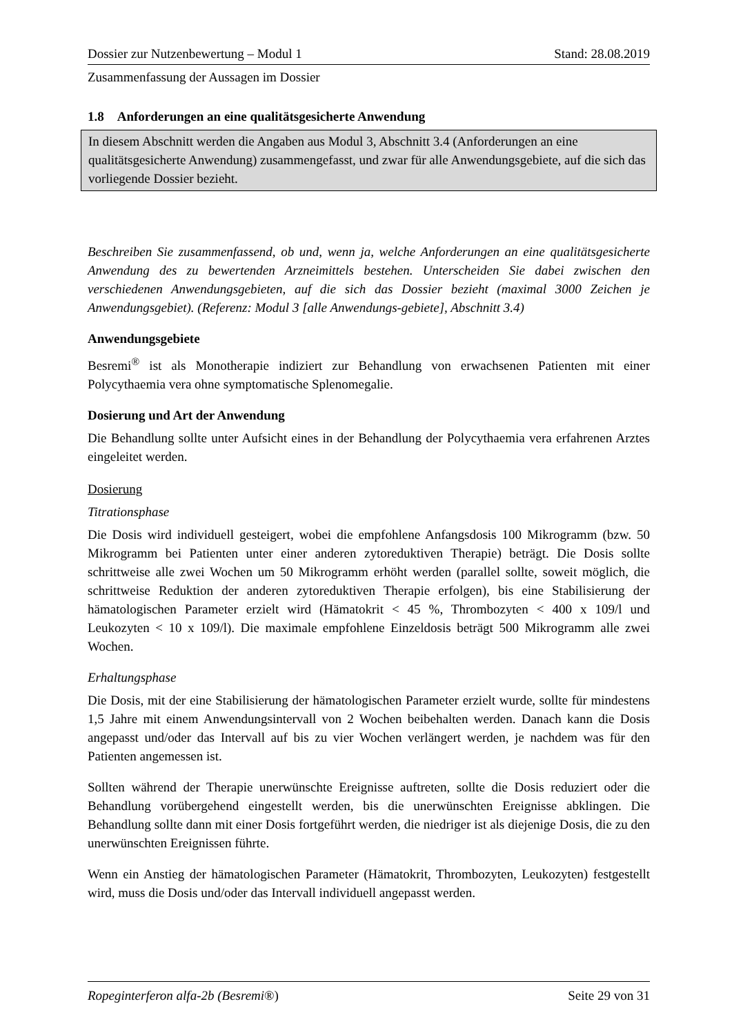Dossier zur Nutzenbewertung – Modul 1 Stand: 28.08.2019
Zusammenfassung der Aussagen im Dossier
1.8 Anforderungen an eine qualitätsgesicherte Anwendung
In diesem Abschnitt werden die Angaben aus Modul 3, Abschnitt 3.4 (Anforderungen an eine qualitätsgesicherte Anwendung) zusammengefasst, und zwar für alle Anwendungsgebiete, auf die sich das vorliegende Dossier bezieht.
Beschreiben Sie zusammenfassend, ob und, wenn ja, welche Anforderungen an eine qualitätsgesicherte Anwendung des zu bewertenden Arzneimittels bestehen. Unterscheiden Sie dabei zwischen den verschiedenen Anwendungsgebieten, auf die sich das Dossier bezieht (maximal 3000 Zeichen je Anwendungsgebiet). (Referenz: Modul 3 [alle Anwendungs-gebiete], Abschnitt 3.4)
Anwendungsgebiete
Besremi<sup>®</sup> ist als Monotherapie indiziert zur Behandlung von erwachsenen Patienten mit einer Polycythaemia vera ohne symptomatische Splenomegalie.
Dosierung und Art der Anwendung
Die Behandlung sollte unter Aufsicht eines in der Behandlung der Polycythaemia vera erfahrenen Arztes eingeleitet werden.
Dosierung
Titrationsphase
Die Dosis wird individuell gesteigert, wobei die empfohlene Anfangsdosis 100 Mikrogramm (bzw. 50 Mikrogramm bei Patienten unter einer anderen zytoreduktiven Therapie) beträgt. Die Dosis sollte schrittweise alle zwei Wochen um 50 Mikrogramm erhöht werden (parallel sollte, soweit möglich, die schrittweise Reduktion der anderen zytoreduktiven Therapie erfolgen), bis eine Stabilisierung der hämatologischen Parameter erzielt wird (Hämatokrit < 45 %, Thrombozyten < 400 x 109/l und Leukozyten < 10 x 109/l). Die maximale empfohlene Einzeldosis beträgt 500 Mikrogramm alle zwei Wochen.
Erhaltungsphase
Die Dosis, mit der eine Stabilisierung der hämatologischen Parameter erzielt wurde, sollte für mindestens 1,5 Jahre mit einem Anwendungsintervall von 2 Wochen beibehalten werden. Danach kann die Dosis angepasst und/oder das Intervall auf bis zu vier Wochen verlängert werden, je nachdem was für den Patienten angemessen ist.
Sollten während der Therapie unerwünschte Ereignisse auftreten, sollte die Dosis reduziert oder die Behandlung vorübergehend eingestellt werden, bis die unerwünschten Ereignisse abklingen. Die Behandlung sollte dann mit einer Dosis fortgeführt werden, die niedriger ist als diejenige Dosis, die zu den unerwünschten Ereignissen führte.
Wenn ein Anstieg der hämatologischen Parameter (Hämatokrit, Thrombozyten, Leukozyten) festgestellt wird, muss die Dosis und/oder das Intervall individuell angepasst werden.
Ropeginterferon alfa-2b (Besremi®) Seite 29 von 31